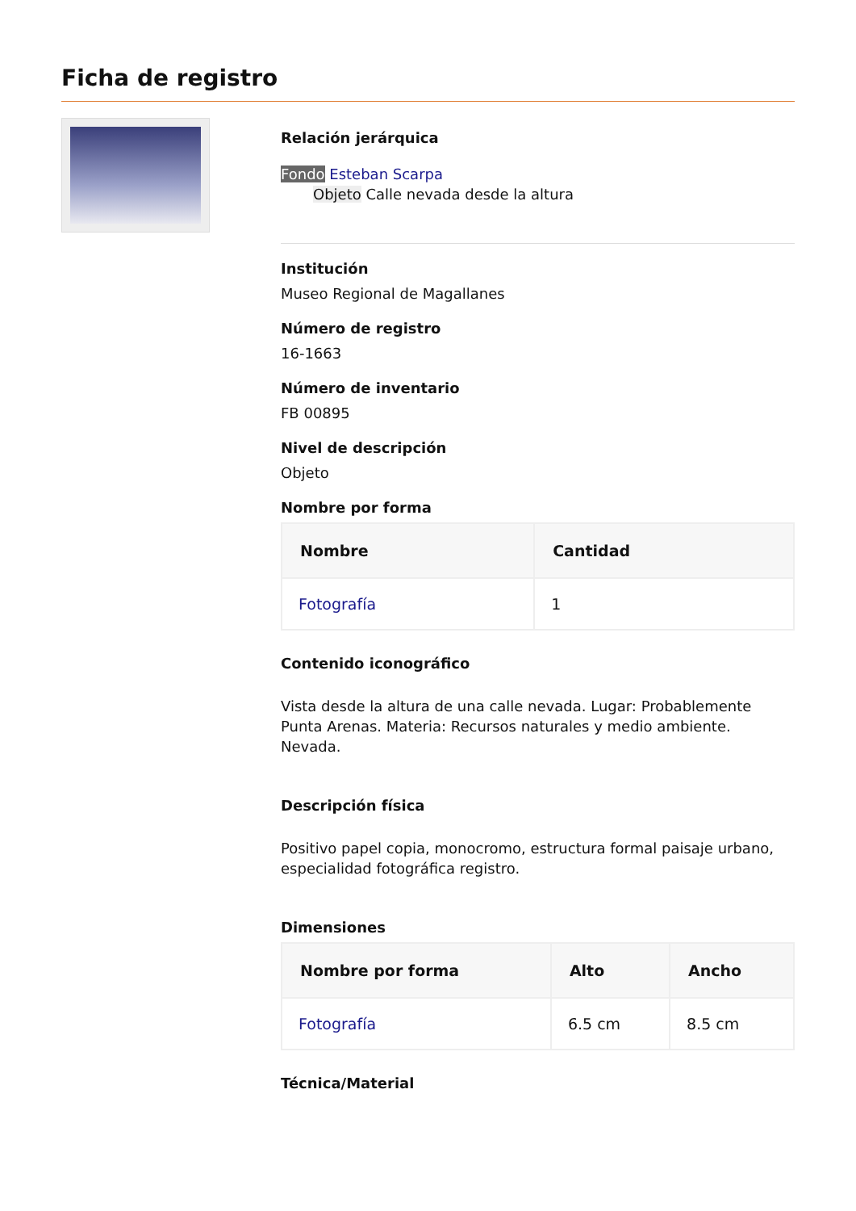Ficha de registro
Relación jerárquica
Fondo Esteban Scarpa
Objeto Calle nevada desde la altura
Institución
Museo Regional de Magallanes
Número de registro
16-1663
Número de inventario
FB 00895
Nivel de descripción
Objeto
Nombre por forma
| Nombre | Cantidad |
| --- | --- |
| Fotografía | 1 |
Contenido iconográfico
Vista desde la altura de una calle nevada. Lugar: Probablemente Punta Arenas. Materia: Recursos naturales y medio ambiente. Nevada.
Descripción física
Positivo papel copia, monocromo, estructura formal paisaje urbano, especialidad fotográfica registro.
Dimensiones
| Nombre por forma | Alto | Ancho |
| --- | --- | --- |
| Fotografía | 6.5 cm | 8.5 cm |
Técnica/Material